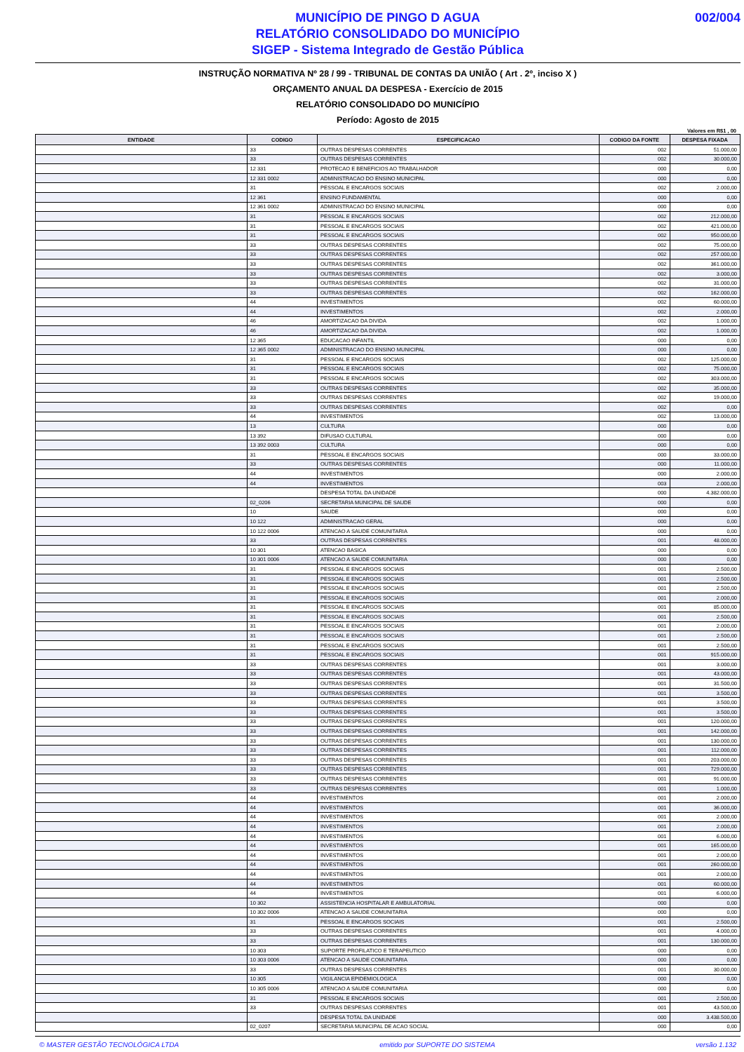MUNICÍPIO DE PINGO D AGUA
RELATÓRIO CONSOLIDADO DO MUNICÍPIO
SIGEP - Sistema Integrado de Gestão Pública
002/004
INSTRUÇÃO NORMATIVA Nº 28 / 99 - TRIBUNAL DE CONTAS DA UNIÃO ( Art . 2º, inciso X )
ORÇAMENTO ANUAL DA DESPESA - Exercício de 2015
RELATÓRIO CONSOLIDADO DO MUNICÍPIO
Período: Agosto de 2015
Valores em R$1 , 00
| ENTIDADE | CODIGO | ESPECIFICACAO | CODIGO DA FONTE | DESPESA FIXADA |
| --- | --- | --- | --- | --- |
| | 33 | OUTRAS DESPESAS CORRENTES | 002 | 51.000,00 |
| | 33 | OUTRAS DESPESAS CORRENTES | 002 | 30.000,00 |
| | 12 331 | PROTECAO E BENEFICIOS AO TRABALHADOR | 000 | 0,00 |
| | 12 331 0002 | ADMINISTRACAO DO ENSINO MUNICIPAL | 000 | 0,00 |
| | 31 | PESSOAL E ENCARGOS SOCIAIS | 002 | 2.000,00 |
| | 12 361 | ENSINO FUNDAMENTAL | 000 | 0,00 |
| | 12 361 0002 | ADMINISTRACAO DO ENSINO MUNICIPAL | 000 | 0,00 |
| | 31 | PESSOAL E ENCARGOS SOCIAIS | 002 | 212.000,00 |
| | 31 | PESSOAL E ENCARGOS SOCIAIS | 002 | 421.000,00 |
| | 31 | PESSOAL E ENCARGOS SOCIAIS | 002 | 950.000,00 |
| | 33 | OUTRAS DESPESAS CORRENTES | 002 | 75.000,00 |
| | 33 | OUTRAS DESPESAS CORRENTES | 002 | 257.000,00 |
| | 33 | OUTRAS DESPESAS CORRENTES | 002 | 361.000,00 |
| | 33 | OUTRAS DESPESAS CORRENTES | 002 | 3.000,00 |
| | 33 | OUTRAS DESPESAS CORRENTES | 002 | 31.000,00 |
| | 33 | OUTRAS DESPESAS CORRENTES | 002 | 162.000,00 |
| | 44 | INVESTIMENTOS | 002 | 60.000,00 |
| | 44 | INVESTIMENTOS | 002 | 2.000,00 |
| | 46 | AMORTIZACAO DA DIVIDA | 002 | 1.000,00 |
| | 46 | AMORTIZACAO DA DIVIDA | 002 | 1.000,00 |
| | 12 365 | EDUCACAO INFANTIL | 000 | 0,00 |
| | 12 365 0002 | ADMINISTRACAO DO ENSINO MUNICIPAL | 000 | 0,00 |
| | 31 | PESSOAL E ENCARGOS SOCIAIS | 002 | 125.000,00 |
| | 31 | PESSOAL E ENCARGOS SOCIAIS | 002 | 75.000,00 |
| | 31 | PESSOAL E ENCARGOS SOCIAIS | 002 | 303.000,00 |
| | 33 | OUTRAS DESPESAS CORRENTES | 002 | 35.000,00 |
| | 33 | OUTRAS DESPESAS CORRENTES | 002 | 19.000,00 |
| | 33 | OUTRAS DESPESAS CORRENTES | 002 | 0,00 |
| | 44 | INVESTIMENTOS | 002 | 13.000,00 |
| | 13 | CULTURA | 000 | 0,00 |
| | 13 392 | DIFUSAO CULTURAL | 000 | 0,00 |
| | 13 392 0003 | CULTURA | 000 | 0,00 |
| | 31 | PESSOAL E ENCARGOS SOCIAIS | 000 | 33.000,00 |
| | 33 | OUTRAS DESPESAS CORRENTES | 000 | 11.000,00 |
| | 44 | INVESTIMENTOS | 000 | 2.000,00 |
| | 44 | INVESTIMENTOS | 003 | 2.000,00 |
| | | DESPESA TOTAL DA UNIDADE | 000 | 4.382.000,00 |
| | 02_0206 | SECRETARIA MUNICIPAL DE SAUDE | 000 | 0,00 |
| | 10 | SAUDE | 000 | 0,00 |
| | 10 122 | ADMINISTRACAO GERAL | 000 | 0,00 |
| | 10 122 0006 | ATENCAO A SAUDE COMUNITARIA | 000 | 0,00 |
| | 33 | OUTRAS DESPESAS CORRENTES | 001 | 48.000,00 |
| | 10 301 | ATENCAO BASICA | 000 | 0,00 |
| | 10 301 0006 | ATENCAO A SAUDE COMUNITARIA | 000 | 0,00 |
| | 31 | PESSOAL E ENCARGOS SOCIAIS | 001 | 2.500,00 |
| | 31 | PESSOAL E ENCARGOS SOCIAIS | 001 | 2.500,00 |
| | 31 | PESSOAL E ENCARGOS SOCIAIS | 001 | 2.500,00 |
| | 31 | PESSOAL E ENCARGOS SOCIAIS | 001 | 2.000,00 |
| | 31 | PESSOAL E ENCARGOS SOCIAIS | 001 | 85.000,00 |
| | 31 | PESSOAL E ENCARGOS SOCIAIS | 001 | 2.500,00 |
| | 31 | PESSOAL E ENCARGOS SOCIAIS | 001 | 2.000,00 |
| | 31 | PESSOAL E ENCARGOS SOCIAIS | 001 | 2.500,00 |
| | 31 | PESSOAL E ENCARGOS SOCIAIS | 001 | 2.500,00 |
| | 31 | PESSOAL E ENCARGOS SOCIAIS | 001 | 915.000,00 |
| | 33 | OUTRAS DESPESAS CORRENTES | 001 | 3.000,00 |
| | 33 | OUTRAS DESPESAS CORRENTES | 001 | 43.000,00 |
| | 33 | OUTRAS DESPESAS CORRENTES | 001 | 31.500,00 |
| | 33 | OUTRAS DESPESAS CORRENTES | 001 | 3.500,00 |
| | 33 | OUTRAS DESPESAS CORRENTES | 001 | 3.500,00 |
| | 33 | OUTRAS DESPESAS CORRENTES | 001 | 3.500,00 |
| | 33 | OUTRAS DESPESAS CORRENTES | 001 | 120.000,00 |
| | 33 | OUTRAS DESPESAS CORRENTES | 001 | 142.000,00 |
| | 33 | OUTRAS DESPESAS CORRENTES | 001 | 130.000,00 |
| | 33 | OUTRAS DESPESAS CORRENTES | 001 | 112.000,00 |
| | 33 | OUTRAS DESPESAS CORRENTES | 001 | 203.000,00 |
| | 33 | OUTRAS DESPESAS CORRENTES | 001 | 729.000,00 |
| | 33 | OUTRAS DESPESAS CORRENTES | 001 | 91.000,00 |
| | 33 | OUTRAS DESPESAS CORRENTES | 001 | 1.000,00 |
| | 44 | INVESTIMENTOS | 001 | 2.000,00 |
| | 44 | INVESTIMENTOS | 001 | 36.000,00 |
| | 44 | INVESTIMENTOS | 001 | 2.000,00 |
| | 44 | INVESTIMENTOS | 001 | 2.000,00 |
| | 44 | INVESTIMENTOS | 001 | 6.000,00 |
| | 44 | INVESTIMENTOS | 001 | 165.000,00 |
| | 44 | INVESTIMENTOS | 001 | 2.000,00 |
| | 44 | INVESTIMENTOS | 001 | 260.000,00 |
| | 44 | INVESTIMENTOS | 001 | 2.000,00 |
| | 44 | INVESTIMENTOS | 001 | 60.000,00 |
| | 44 | INVESTIMENTOS | 001 | 6.000,00 |
| | 10 302 | ASSISTENCIA HOSPITALAR E AMBULATORIAL | 000 | 0,00 |
| | 10 302 0006 | ATENCAO A SAUDE COMUNITARIA | 000 | 0,00 |
| | 31 | PESSOAL E ENCARGOS SOCIAIS | 001 | 2.500,00 |
| | 33 | OUTRAS DESPESAS CORRENTES | 001 | 4.000,00 |
| | 33 | OUTRAS DESPESAS CORRENTES | 001 | 130.000,00 |
| | 10 303 | SUPORTE PROFILATICO E TERAPEUTICO | 000 | 0,00 |
| | 10 303 0006 | ATENCAO A SAUDE COMUNITARIA | 000 | 0,00 |
| | 33 | OUTRAS DESPESAS CORRENTES | 001 | 30.000,00 |
| | 10 305 | VIGILANCIA EPIDEMIOLOGICA | 000 | 0,00 |
| | 10 305 0006 | ATENCAO A SAUDE COMUNITARIA | 000 | 0,00 |
| | 31 | PESSOAL E ENCARGOS SOCIAIS | 001 | 2.500,00 |
| | 33 | OUTRAS DESPESAS CORRENTES | 001 | 43.500,00 |
| | | DESPESA TOTAL DA UNIDADE | 000 | 3.438.500,00 |
| | 02_0207 | SECRETARIA MUNICIPAL DE ACAO SOCIAL | 000 | 0,00 |
© MASTER GESTÃO TECNOLÓGICA LTDA emitido por SUPORTE DO SISTEMA versão 1.132